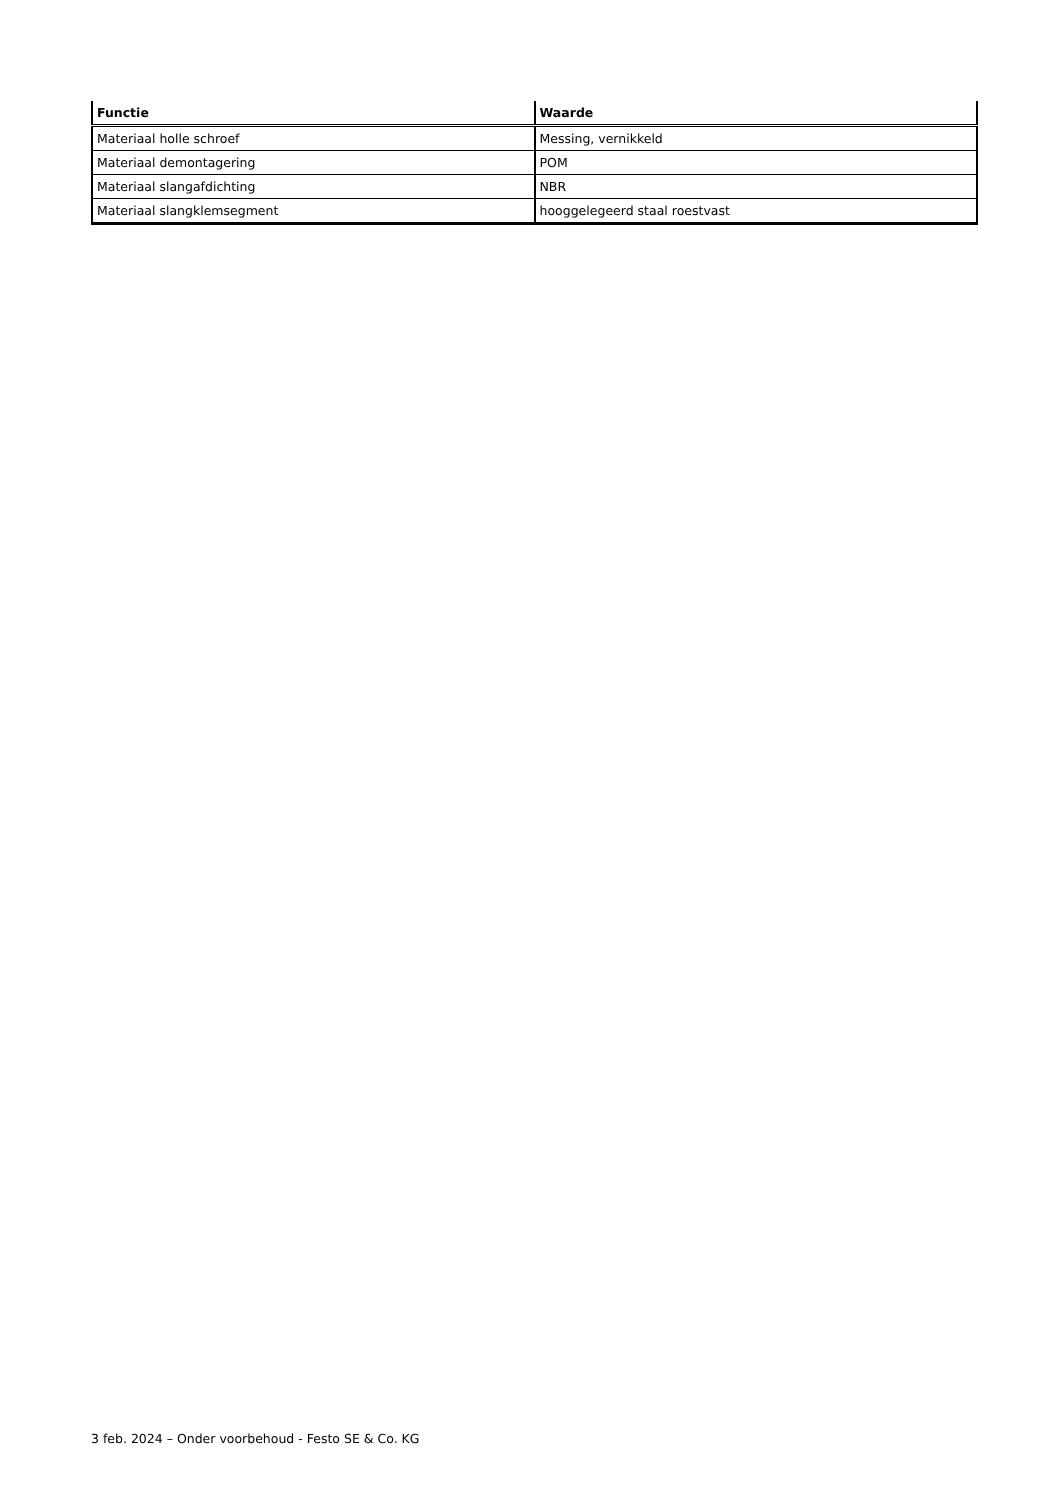| Functie | Waarde |
| --- | --- |
| Materiaal holle schroef | Messing, vernikkeld |
| Materiaal demontagering | POM |
| Materiaal slangafdichting | NBR |
| Materiaal slangklemsegment | hooggelegeerd staal roestvast |
3 feb. 2024 – Onder voorbehoud - Festo SE & Co. KG